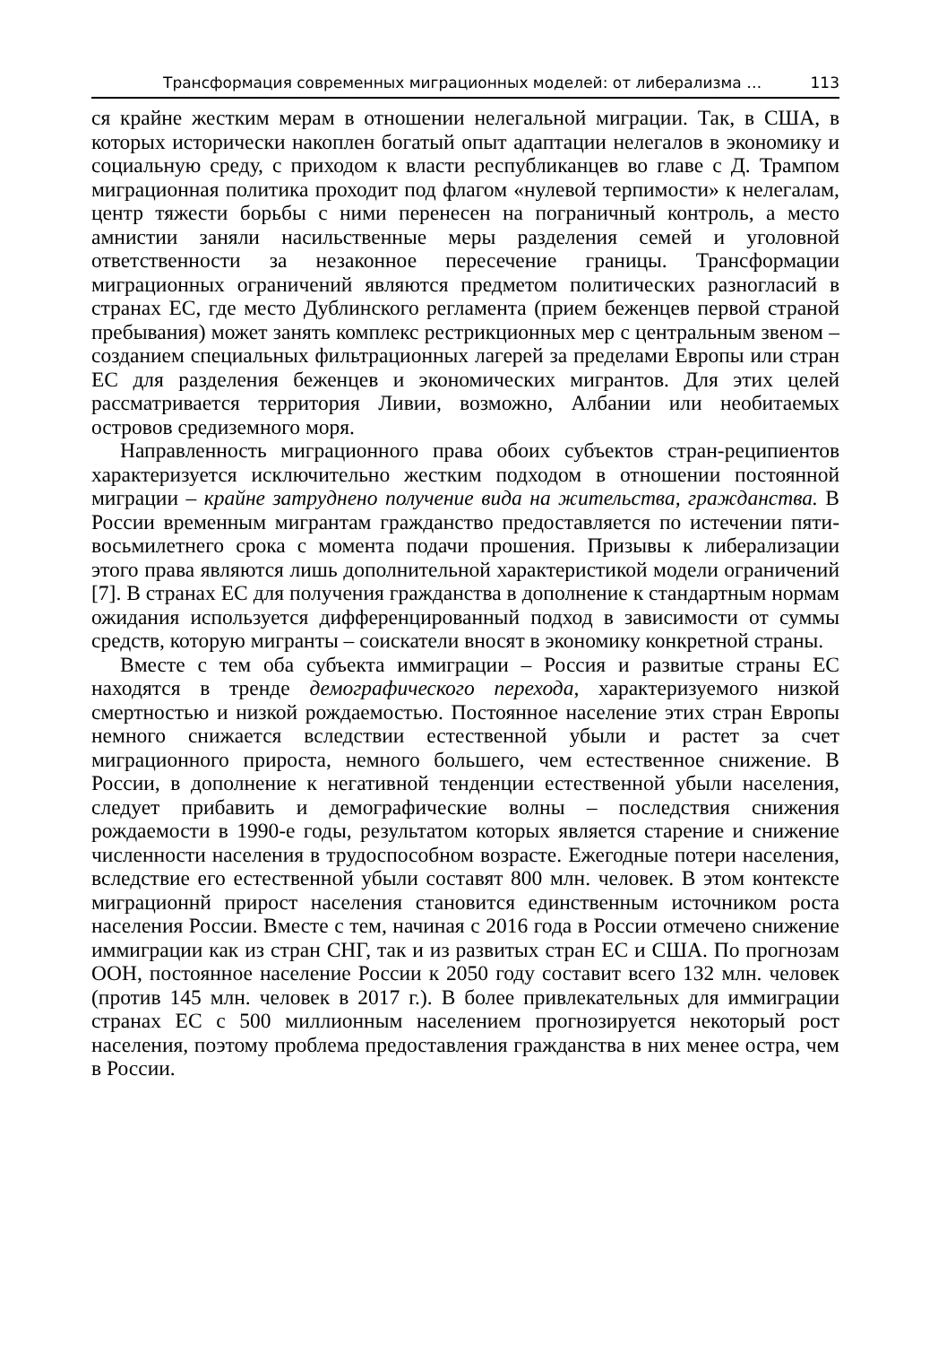Трансформация современных миграционных моделей: от либерализма … 113
ся крайне жестким мерам в отношении нелегальной миграции. Так, в США, в которых исторически накоплен богатый опыт адаптации нелегалов в экономику и социальную среду, с приходом к власти республиканцев во главе с Д. Трампом миграционная политика проходит под флагом «нулевой терпимости» к нелегалам, центр тяжести борьбы с ними перенесен на пограничный контроль, а место амнистии заняли насильственные меры разделения семей и уголовной ответственности за незаконное пересечение границы. Трансформации миграционных ограничений являются предметом политических разногласий в странах ЕС, где место Дублинского регламента (прием беженцев первой страной пребывания) может занять комплекс рестрикционных мер с центральным звеном – созданием специальных фильтрационных лагерей за пределами Европы или стран ЕС для разделения беженцев и экономических мигрантов. Для этих целей рассматривается территория Ливии, возможно, Албании или необитаемых островов средиземного моря.
Направленность миграционного права обоих субъектов стран-реципиентов характеризуется исключительно жестким подходом в отношении постоянной миграции – крайне затруднено получение вида на жительства, гражданства. В России временным мигрантам гражданство предоставляется по истечении пяти-восьмилетнего срока с момента подачи прошения. Призывы к либерализации этого права являются лишь дополнительной характеристикой модели ограничений [7]. В странах ЕС для получения гражданства в дополнение к стандартным нормам ожидания используется дифференцированный подход в зависимости от суммы средств, которую мигранты – соискатели вносят в экономику конкретной страны.
Вместе с тем оба субъекта иммиграции – Россия и развитые страны ЕС находятся в тренде демографического перехода, характеризуемого низкой смертностью и низкой рождаемостью. Постоянное население этих стран Европы немного снижается вследствии естественной убыли и растет за счет миграционного прироста, немного большего, чем естественное снижение. В России, в дополнение к негативной тенденции естественной убыли населения, следует прибавить и демографические волны – последствия снижения рождаемости в 1990-е годы, результатом которых является старение и снижение численности населения в трудоспособном возрасте. Ежегодные потери населения, вследствие его естественной убыли составят 800 млн. человек. В этом контексте миграционнй прирост населения становится единственным источником роста населения России. Вместе с тем, начиная с 2016 года в России отмечено снижение иммиграции как из стран СНГ, так и из развитых стран ЕС и США. По прогнозам ООН, постоянное население России к 2050 году составит всего 132 млн. человек (против 145 млн. человек в 2017 г.). В более привлекательных для иммиграции странах ЕС с 500 миллионным населением прогнозируется некоторый рост населения, поэтому проблема предоставления гражданства в них менее остра, чем в России.